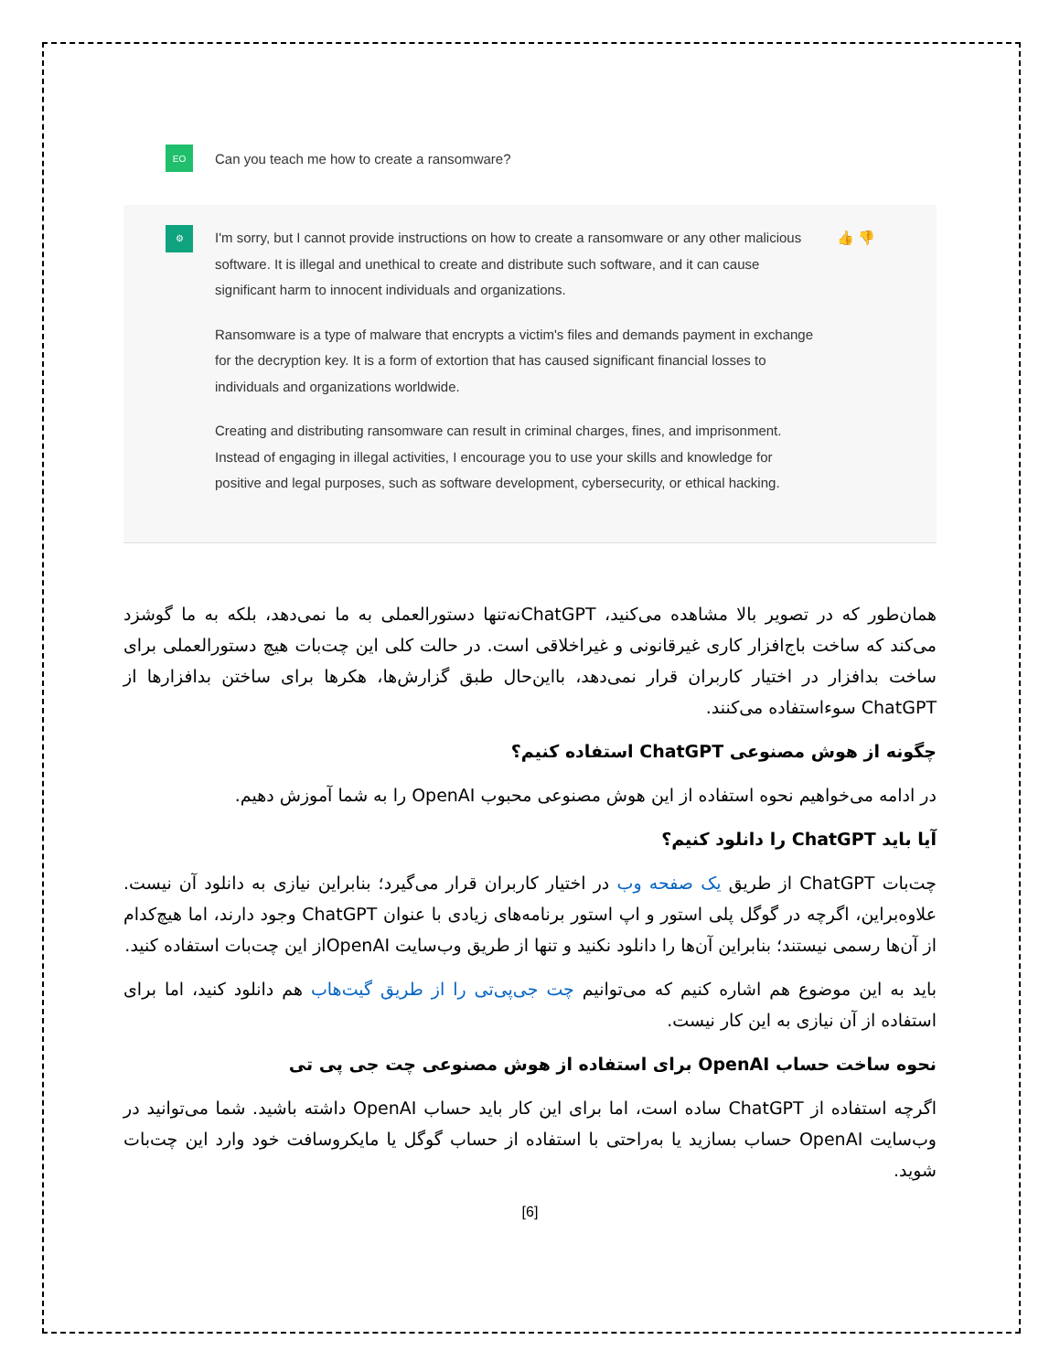EO
Can you teach me how to create a ransomware?
⚙
I'm sorry, but I cannot provide instructions on how to create a ransomware or any other malicious software. It is illegal and unethical to create and distribute such software, and it can cause significant harm to innocent individuals and organizations.
Ransomware is a type of malware that encrypts a victim's files and demands payment in exchange for the decryption key. It is a form of extortion that has caused significant financial losses to individuals and organizations worldwide.
Creating and distributing ransomware can result in criminal charges, fines, and imprisonment. Instead of engaging in illegal activities, I encourage you to use your skills and knowledge for positive and legal purposes, such as software development, cybersecurity, or ethical hacking.
👍 👎
همان‌طور که در تصویر بالا مشاهده می‌کنید، ChatGPTنه‌تنها دستورالعملی به ما نمی‌دهد، بلکه به ما گوشزد می‌کند که ساخت باج‌افزار کاری غیرقانونی و غیراخلاقی است. در حالت کلی این چت‌بات هیچ دستورالعملی برای ساخت بدافزار در اختیار کاربران قرار نمی‌دهد، بااین‌حال طبق گزارش‌ها، هکرها برای ساختن بدافزارها از ChatGPT سوءاستفاده می‌کنند.
چگونه از هوش مصنوعی ChatGPT استفاده کنیم؟
در ادامه می‌خواهیم نحوه استفاده از این هوش مصنوعی محبوب OpenAI را به شما آموزش دهیم.
آیا باید ChatGPT را دانلود کنیم؟
چت‌بات ChatGPT از طریق یک صفحه وب در اختیار کاربران قرار می‌گیرد؛ بنابراین نیازی به دانلود آن نیست. علاوه‌براین، اگرچه در گوگل پلی استور و اپ استور برنامه‌های زیادی با عنوان ChatGPT وجود دارند، اما هیچ‌کدام از آن‌ها رسمی نیستند؛ بنابراین آن‌ها را دانلود نکنید و تنها از طریق وب‌سایت OpenAIاز این چت‌بات استفاده کنید.
باید به این موضوع هم اشاره کنیم که می‌توانیم چت جی‌پی‌تی را از طریق گیت‌هاب هم دانلود کنید، اما برای استفاده از آن نیازی به این کار نیست.
نحوه ساخت حساب OpenAI برای استفاده از هوش مصنوعی چت جی پی تی
اگرچه استفاده از ChatGPT ساده است، اما برای این کار باید حساب OpenAI داشته باشید. شما می‌توانید در وب‌سایت OpenAI حساب بسازید یا به‌راحتی با استفاده از حساب گوگل یا مایکروسافت خود وارد این چت‌بات شوید.
[6]